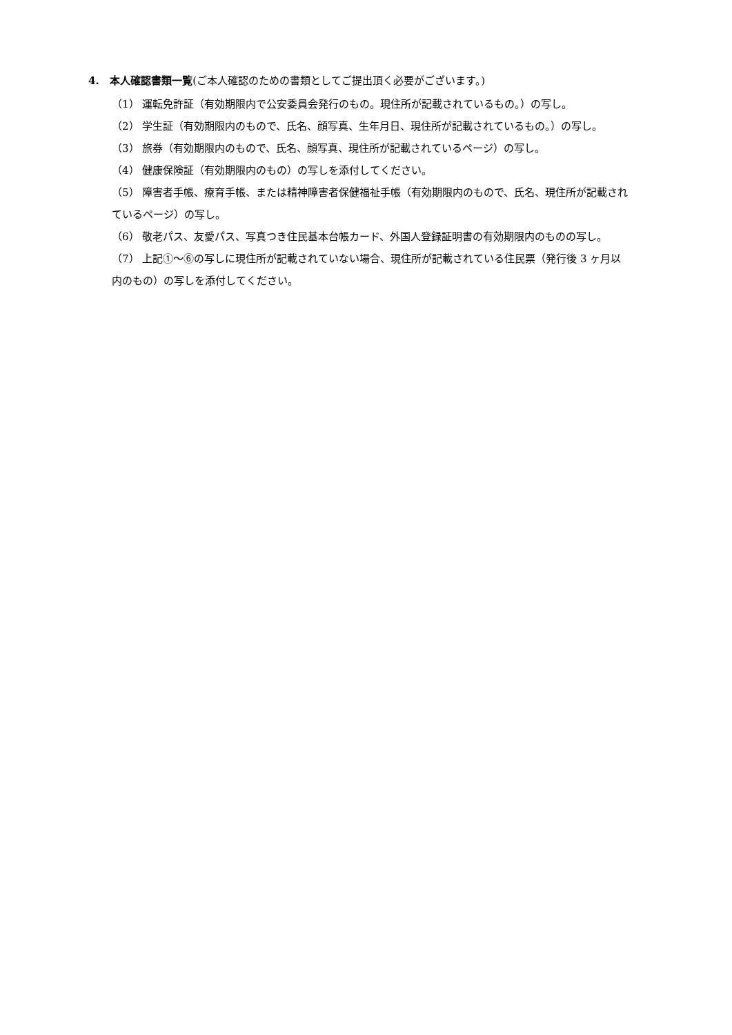4. 本人確認書類一覧(ご本人確認のための書類としてご提出頂く必要がございます。)
（1） 運転免許証（有効期限内で公安委員会発行のもの。現住所が記載されているもの。）の写し。
（2） 学生証（有効期限内のもので、氏名、顔写真、生年月日、現住所が記載されているもの。）の写し。
（3） 旅券（有効期限内のもので、氏名、顔写真、現住所が記載されているページ）の写し。
（4） 健康保険証（有効期限内のもの）の写しを添付してください。
（5） 障害者手帳、療育手帳、または精神障害者保健福祉手帳（有効期限内のもので、氏名、現住所が記載されているページ）の写し。
（6） 敬老パス、友愛パス、写真つき住民基本台帳カード、外国人登録証明書の有効期限内のものの写し。
（7） 上記①～⑥の写しに現住所が記載されていない場合、現住所が記載されている住民票（発行後 3 ヶ月以内のもの）の写しを添付してください。